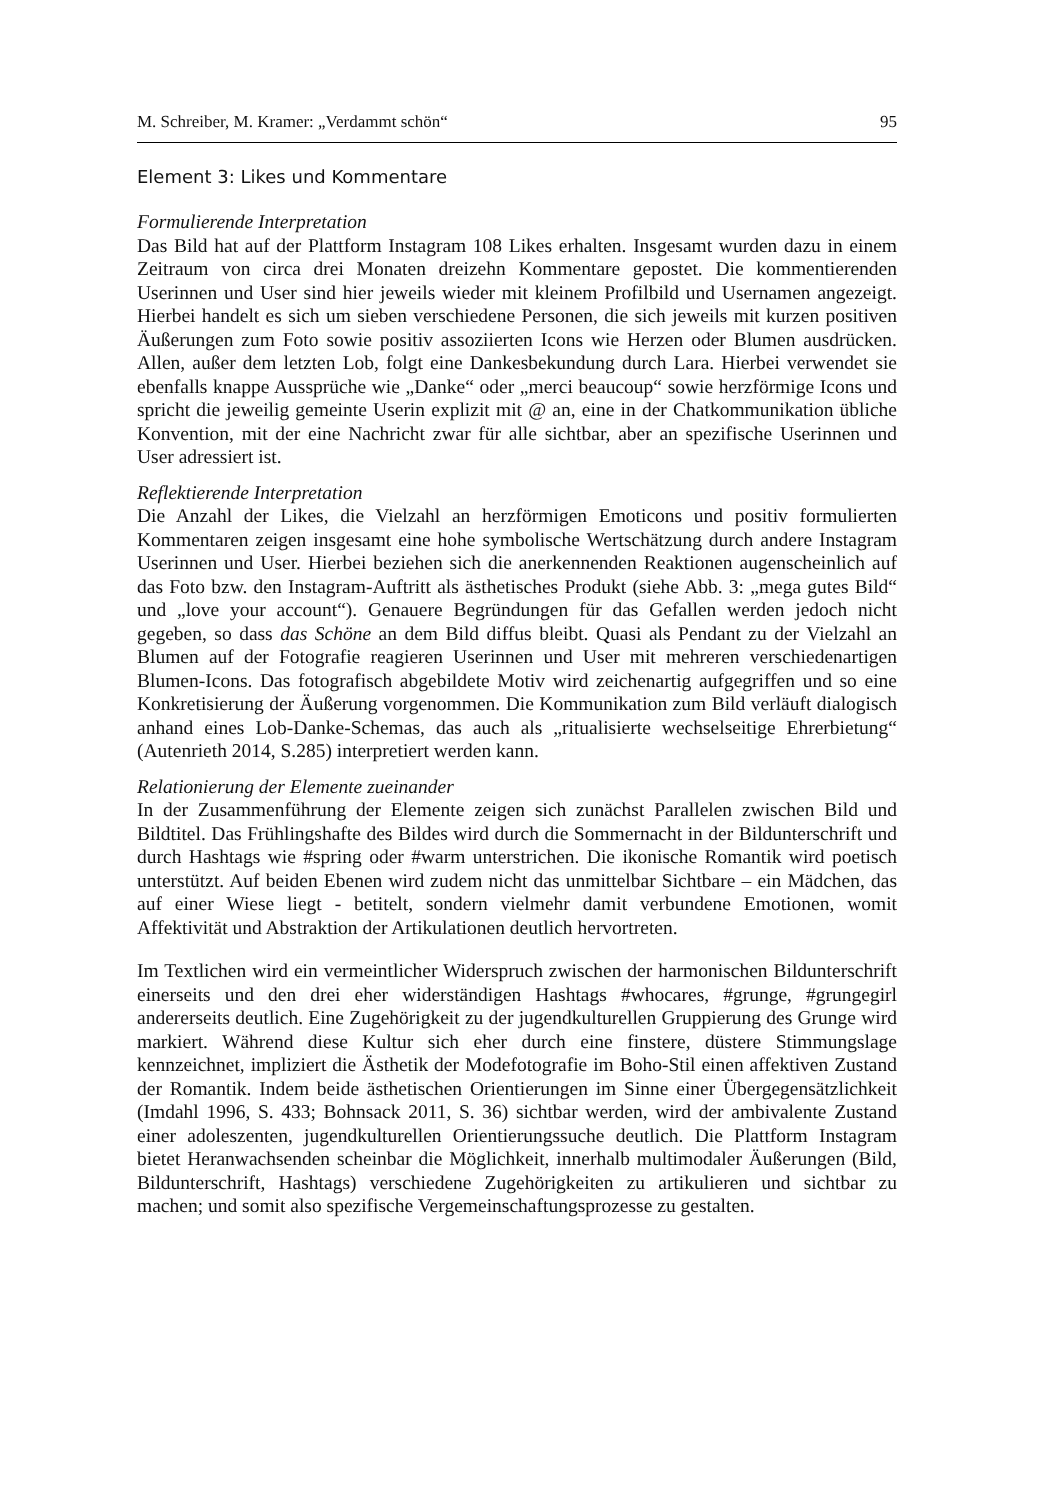M. Schreiber, M. Kramer: „Verdammt schön“95
Element 3: Likes und Kommentare
Formulierende Interpretation
Das Bild hat auf der Plattform Instagram 108 Likes erhalten. Insgesamt wurden dazu in einem Zeitraum von circa drei Monaten dreizehn Kommentare gepostet. Die kommentierenden Userinnen und User sind hier jeweils wieder mit kleinem Profilbild und Usernamen angezeigt. Hierbei handelt es sich um sieben verschiedene Personen, die sich jeweils mit kurzen positiven Äußerungen zum Foto sowie positiv assoziierten Icons wie Herzen oder Blumen ausdrücken. Allen, außer dem letzten Lob, folgt eine Dankesbekundung durch Lara. Hierbei verwendet sie ebenfalls knappe Aussprüche wie „Danke“ oder „merci beaucoup“ sowie herzförmige Icons und spricht die jeweilig gemeinte Userin explizit mit @ an, eine in der Chatkommunikation übliche Konvention, mit der eine Nachricht zwar für alle sichtbar, aber an spezifische Userinnen und User adressiert ist.
Reflektierende Interpretation
Die Anzahl der Likes, die Vielzahl an herzförmigen Emoticons und positiv formulierten Kommentaren zeigen insgesamt eine hohe symbolische Wertschätzung durch andere Instagram Userinnen und User. Hierbei beziehen sich die anerkennenden Reaktionen augenscheinlich auf das Foto bzw. den Instagram-Auftritt als ästhetisches Produkt (siehe Abb. 3: „mega gutes Bild“ und „love your account“). Genauere Begründungen für das Gefallen werden jedoch nicht gegeben, so dass das Schöne an dem Bild diffus bleibt. Quasi als Pendant zu der Vielzahl an Blumen auf der Fotografie reagieren Userinnen und User mit mehreren verschiedenartigen Blumen-Icons. Das fotografisch abgebildete Motiv wird zeichenartig aufgegriffen und so eine Konkretisierung der Äußerung vorgenommen. Die Kommunikation zum Bild verläuft dialogisch anhand eines Lob-Danke-Schemas, das auch als „ritualisierte wechselseitige Ehrerbietung“ (Autenrieth 2014, S.285) interpretiert werden kann.
Relationierung der Elemente zueinander
In der Zusammenführung der Elemente zeigen sich zunächst Parallelen zwischen Bild und Bildtitel. Das Frühlingshafte des Bildes wird durch die Sommernacht in der Bildunterschrift und durch Hashtags wie #spring oder #warm unterstrichen. Die ikonische Romantik wird poetisch unterstützt. Auf beiden Ebenen wird zudem nicht das unmittelbar Sichtbare – ein Mädchen, das auf einer Wiese liegt - betitelt, sondern vielmehr damit verbundene Emotionen, womit Affektivität und Abstraktion der Artikulationen deutlich hervortreten.
Im Textlichen wird ein vermeintlicher Widerspruch zwischen der harmonischen Bildunterschrift einerseits und den drei eher widerständigen Hashtags #whocares, #grunge, #grungegirl andererseits deutlich. Eine Zugehörigkeit zu der jugendkulturellen Gruppierung des Grunge wird markiert. Während diese Kultur sich eher durch eine finstere, düstere Stimmungslage kennzeichnet, impliziert die Ästhetik der Modefotografie im Boho-Stil einen affektiven Zustand der Romantik. Indem beide ästhetischen Orientierungen im Sinne einer Übergegensätzlichkeit (Imdahl 1996, S. 433; Bohnsack 2011, S. 36) sichtbar werden, wird der ambivalente Zustand einer adoleszenten, jugendkulturellen Orientierungssuche deutlich. Die Plattform Instagram bietet Heranwachsenden scheinbar die Möglichkeit, innerhalb multimodaler Äußerungen (Bild, Bildunterschrift, Hashtags) verschiedene Zugehörigkeiten zu artikulieren und sichtbar zu machen; und somit also spezifische Vergemeinschaftungsprozesse zu gestalten.